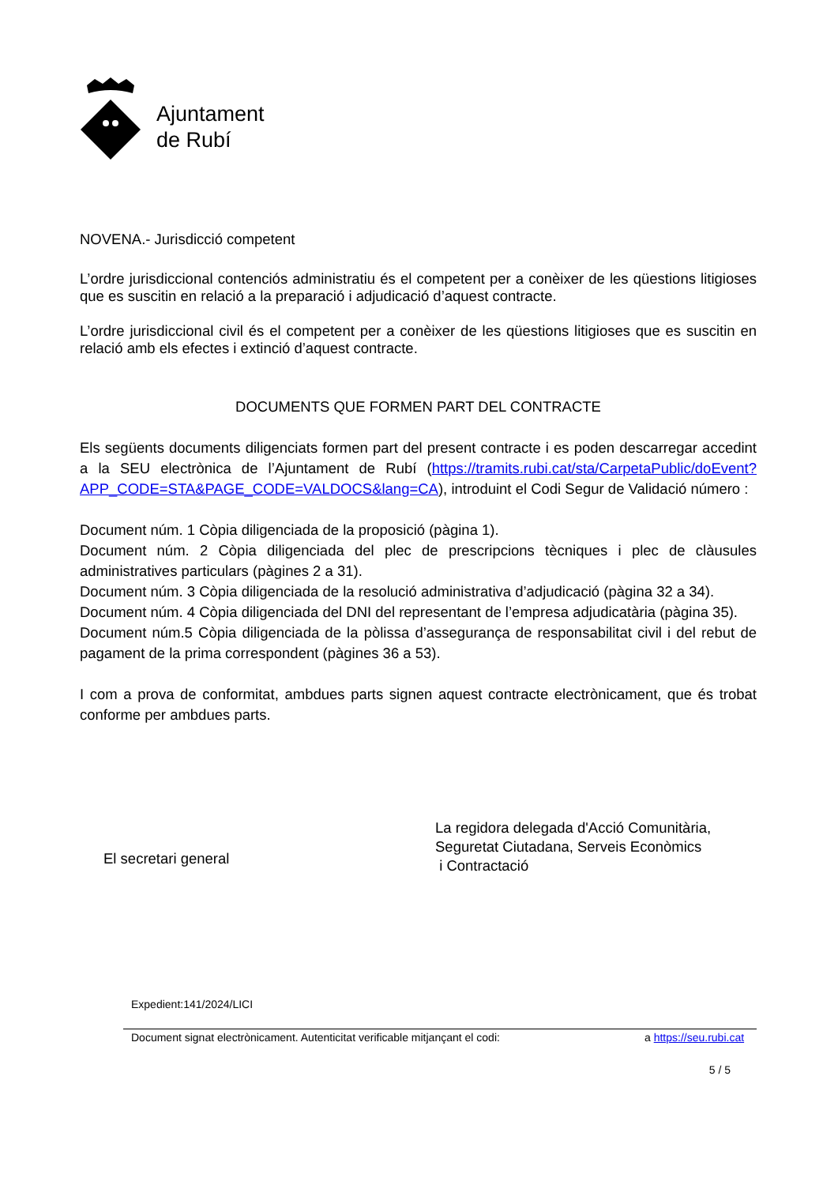Ajuntament
de Rubí
NOVENA.- Jurisdicció competent
L’ordre jurisdiccional contenciós administratiu és el competent per a conèixer de les qüestions litigioses que es suscitin en relació a la preparació i adjudicació d’aquest contracte.
L’ordre jurisdiccional civil és el competent per a conèixer de les qüestions litigioses que es suscitin en relació amb els efectes i extinció d’aquest contracte.
DOCUMENTS QUE FORMEN PART DEL CONTRACTE
Els següents documents diligenciats formen part del present contracte i es poden descarregar accedint a la SEU electrònica de l’Ajuntament de Rubí (https://tramits.rubi.cat/sta/CarpetaPublic/doEvent?APP_CODE=STA&PAGE_CODE=VALDOCS&lang=CA), introduint el Codi Segur de Validació número :
Document núm. 1 Còpia diligenciada de la proposició (pàgina 1).
Document núm. 2 Còpia diligenciada del plec de prescripcions tècniques i plec de clàusules administratives particulars (pàgines 2 a 31).
Document núm. 3 Còpia diligenciada de la resolució administrativa d’adjudicació (pàgina 32 a 34).
Document núm. 4 Còpia diligenciada del DNI del representant de l’empresa adjudicatària (pàgina 35).
Document núm.5 Còpia diligenciada de la pòlissa d’assegurança de responsabilitat civil i del rebut de pagament de la prima correspondent (pàgines 36 a 53).
I com a prova de conformitat, ambdues parts signen aquest contracte electrònicament, que és trobat conforme per ambdues parts.
El secretari general
La regidora delegada d'Acció Comunitària,
Seguretat Ciutadana, Serveis Econòmics
i Contractació
Expedient:141/2024/LICI
Document signat electrònicament. Autenticitat verificable mitjançant el codi: a https://seu.rubi.cat
5 / 5